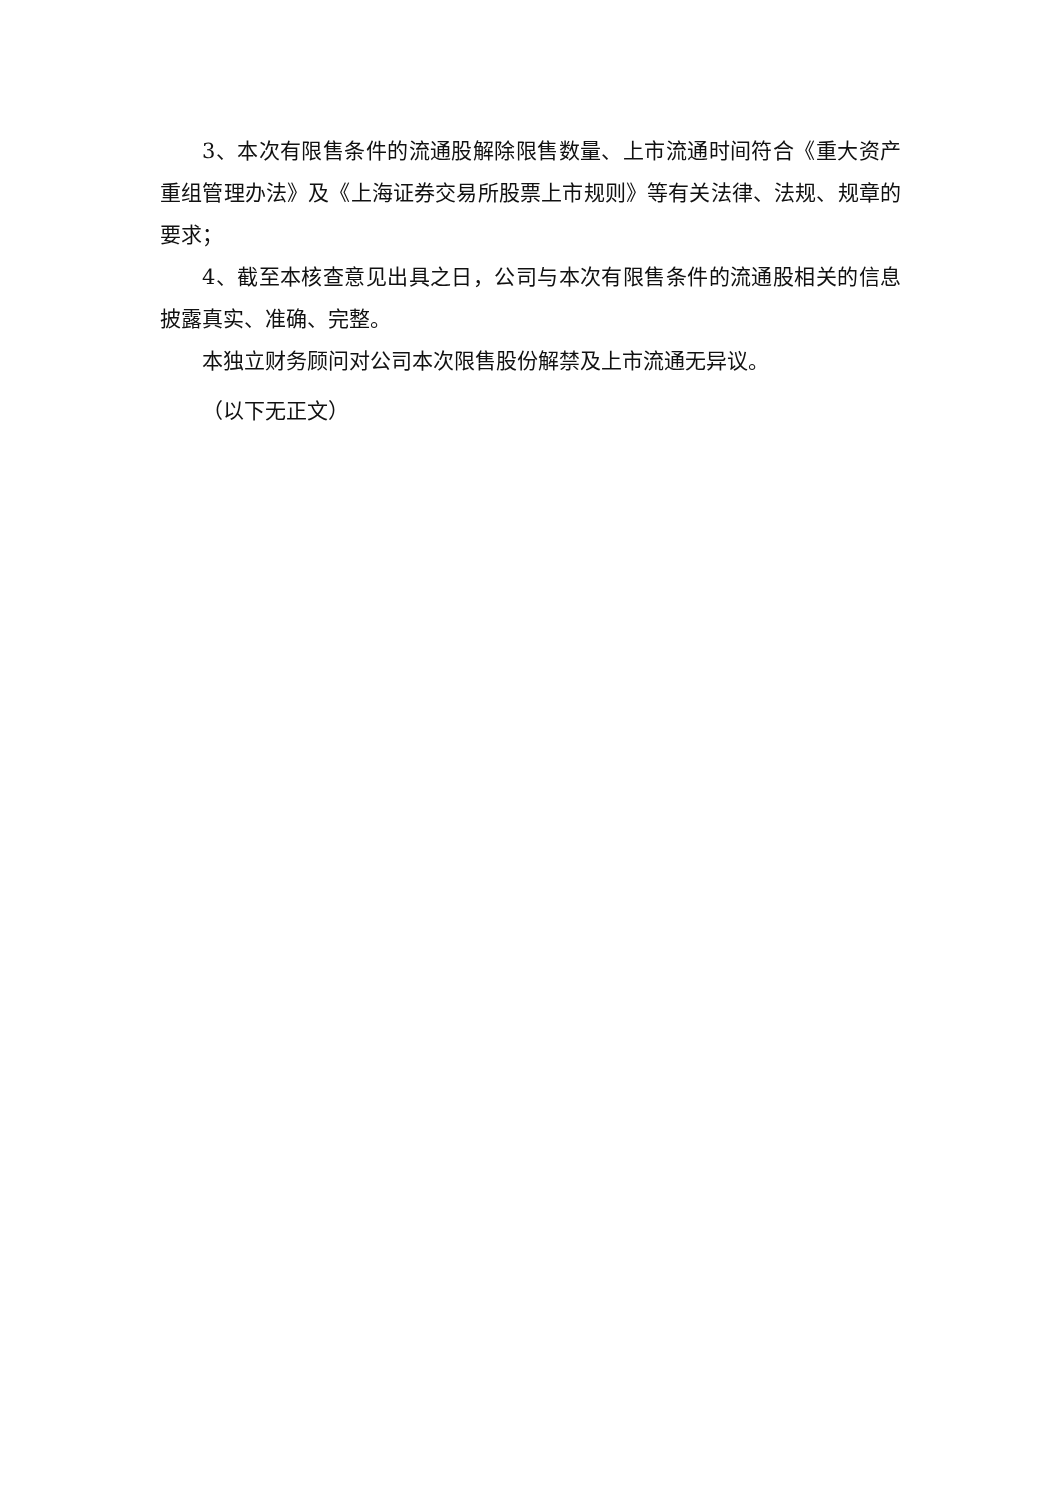3、本次有限售条件的流通股解除限售数量、上市流通时间符合《重大资产重组管理办法》及《上海证券交易所股票上市规则》等有关法律、法规、规章的要求；
4、截至本核查意见出具之日，公司与本次有限售条件的流通股相关的信息披露真实、准确、完整。
本独立财务顾问对公司本次限售股份解禁及上市流通无异议。
（以下无正文）